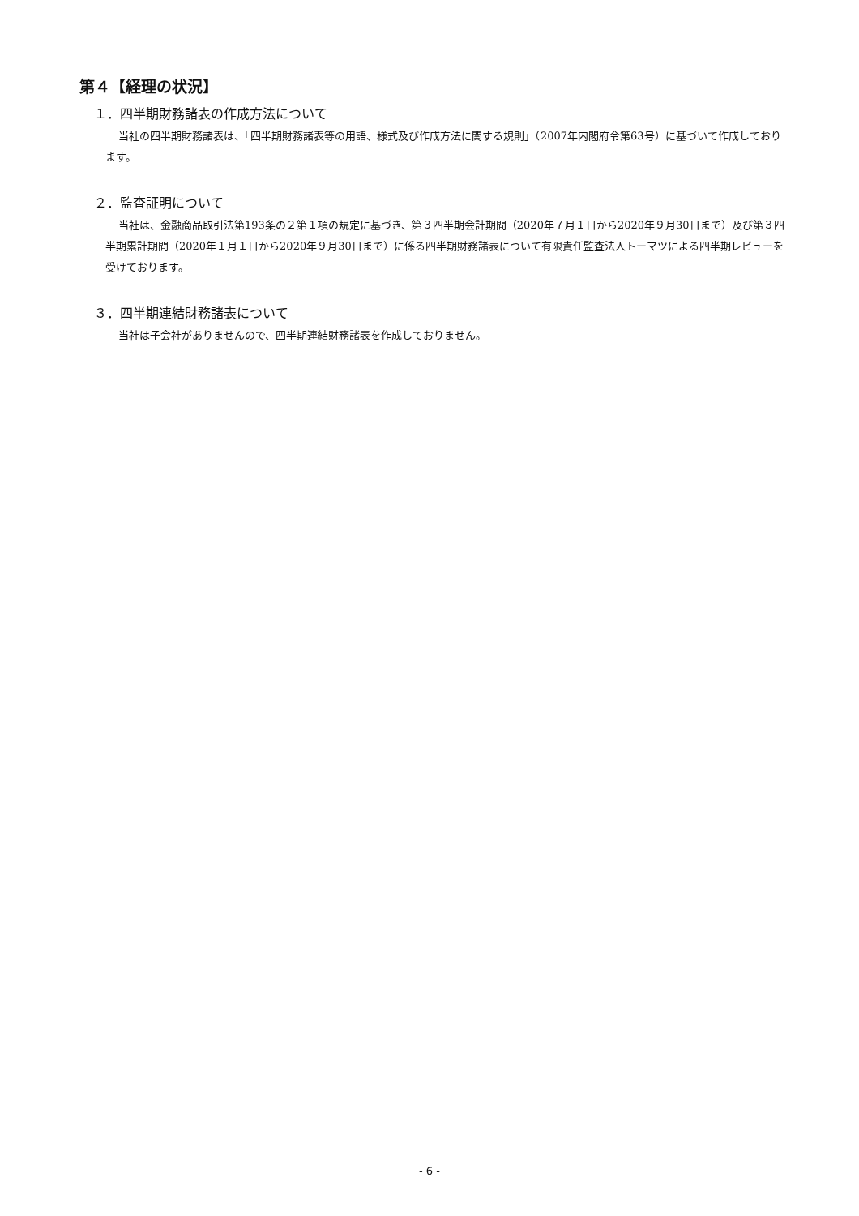第４【経理の状況】
１．四半期財務諸表の作成方法について
当社の四半期財務諸表は、「四半期財務諸表等の用語、様式及び作成方法に関する規則」（2007年内閣府令第63号）に基づいて作成しております。
２．監査証明について
当社は、金融商品取引法第193条の２第１項の規定に基づき、第３四半期会計期間（2020年７月１日から2020年９月30日まで）及び第３四半期累計期間（2020年１月１日から2020年９月30日まで）に係る四半期財務諸表について有限責任監査法人トーマツによる四半期レビューを受けております。
３．四半期連結財務諸表について
当社は子会社がありませんので、四半期連結財務諸表を作成しておりません。
- 6 -